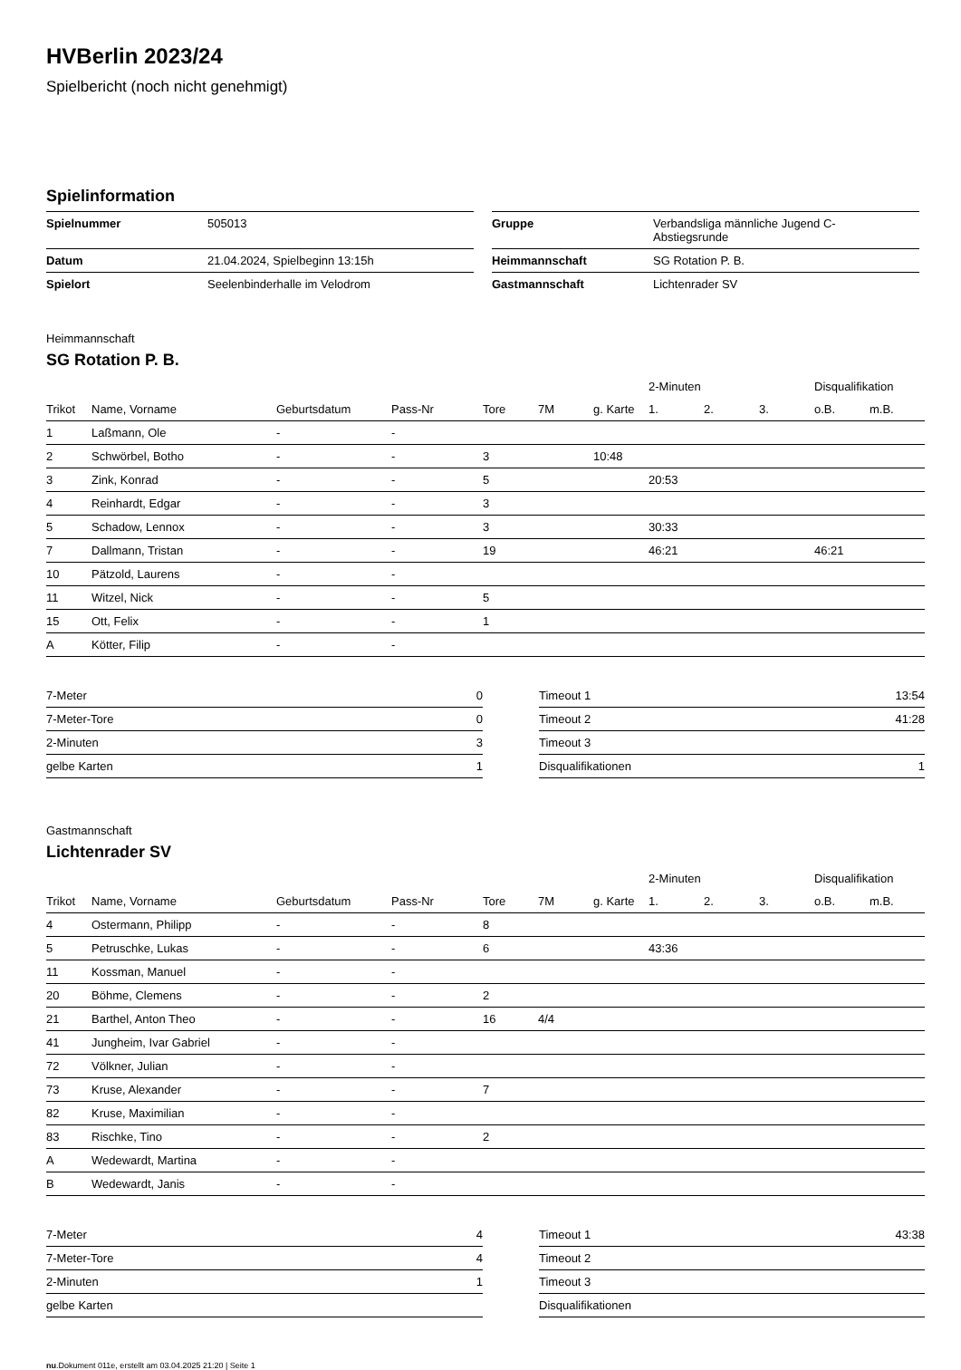HVBerlin 2023/24
Spielbericht (noch nicht genehmigt)
Spielinformation
| Spielnummer | 505013 |
| Datum | 21.04.2024, Spielbeginn 13:15h |
| Spielort | Seelenbinderhalle im Velodrom |
| Gruppe | Verbandsliga männliche Jugend C- Abstiegsrunde |
| Heimmannschaft | SG Rotation P. B. |
| Gastmannschaft | Lichtenrader SV |
Heimmannschaft
SG Rotation P. B.
| | | | | | | | 2-Minuten | | | Disqualifikation | |
| --- | --- | --- | --- | --- | --- | --- | --- | --- | --- | --- | --- |
| Trikot | Name, Vorname | Geburtsdatum | Pass-Nr | Tore | 7M | g. Karte | 1. | 2. | 3. | o.B. | m.B. |
| 1 | Laßmann, Ole | - | - | | | | | | | | |
| 2 | Schwörbel, Botho | - | - | 3 | | 10:48 | | | | | |
| 3 | Zink, Konrad | - | - | 5 | | | 20:53 | | | | |
| 4 | Reinhardt, Edgar | - | - | 3 | | | | | | | |
| 5 | Schadow, Lennox | - | - | 3 | | | 30:33 | | | | |
| 7 | Dallmann, Tristan | - | - | 19 | | | 46:21 | | | 46:21 | |
| 10 | Pätzold, Laurens | - | - | | | | | | | | |
| 11 | Witzel, Nick | - | - | 5 | | | | | | | |
| 15 | Ott, Felix | - | - | 1 | | | | | | | |
| A | Kötter, Filip | - | - | | | | | | | | |
| 7-Meter | 0 |
| 7-Meter-Tore | 0 |
| 2-Minuten | 3 |
| gelbe Karten | 1 |
| Timeout 1 | 13:54 |
| Timeout 2 | 41:28 |
| Timeout 3 | |
| Disqualifikationen | 1 |
Gastmannschaft
Lichtenrader SV
| | | | | | | | 2-Minuten | | | Disqualifikation | |
| --- | --- | --- | --- | --- | --- | --- | --- | --- | --- | --- | --- |
| Trikot | Name, Vorname | Geburtsdatum | Pass-Nr | Tore | 7M | g. Karte | 1. | 2. | 3. | o.B. | m.B. |
| 4 | Ostermann, Philipp | - | - | 8 | | | | | | | |
| 5 | Petruschke, Lukas | - | - | 6 | | | 43:36 | | | | |
| 11 | Kossman, Manuel | - | - | | | | | | | | |
| 20 | Böhme, Clemens | - | - | 2 | | | | | | | |
| 21 | Barthel, Anton Theo | - | - | 16 | 4/4 | | | | | | |
| 41 | Jungheim, Ivar Gabriel | - | - | | | | | | | | |
| 72 | Völkner, Julian | - | - | | | | | | | | |
| 73 | Kruse, Alexander | - | - | 7 | | | | | | | |
| 82 | Kruse, Maximilian | - | - | | | | | | | | |
| 83 | Rischke, Tino | - | - | 2 | | | | | | | |
| A | Wedewardt, Martina | - | - | | | | | | | | |
| B | Wedewardt, Janis | - | - | | | | | | | | |
| 7-Meter | 4 |
| 7-Meter-Tore | 4 |
| 2-Minuten | 1 |
| gelbe Karten | |
| Timeout 1 | 43:38 |
| Timeout 2 | |
| Timeout 3 | |
| Disqualifikationen | |
nu.Dokument 011e, erstellt am 03.04.2025 21:20 | Seite 1